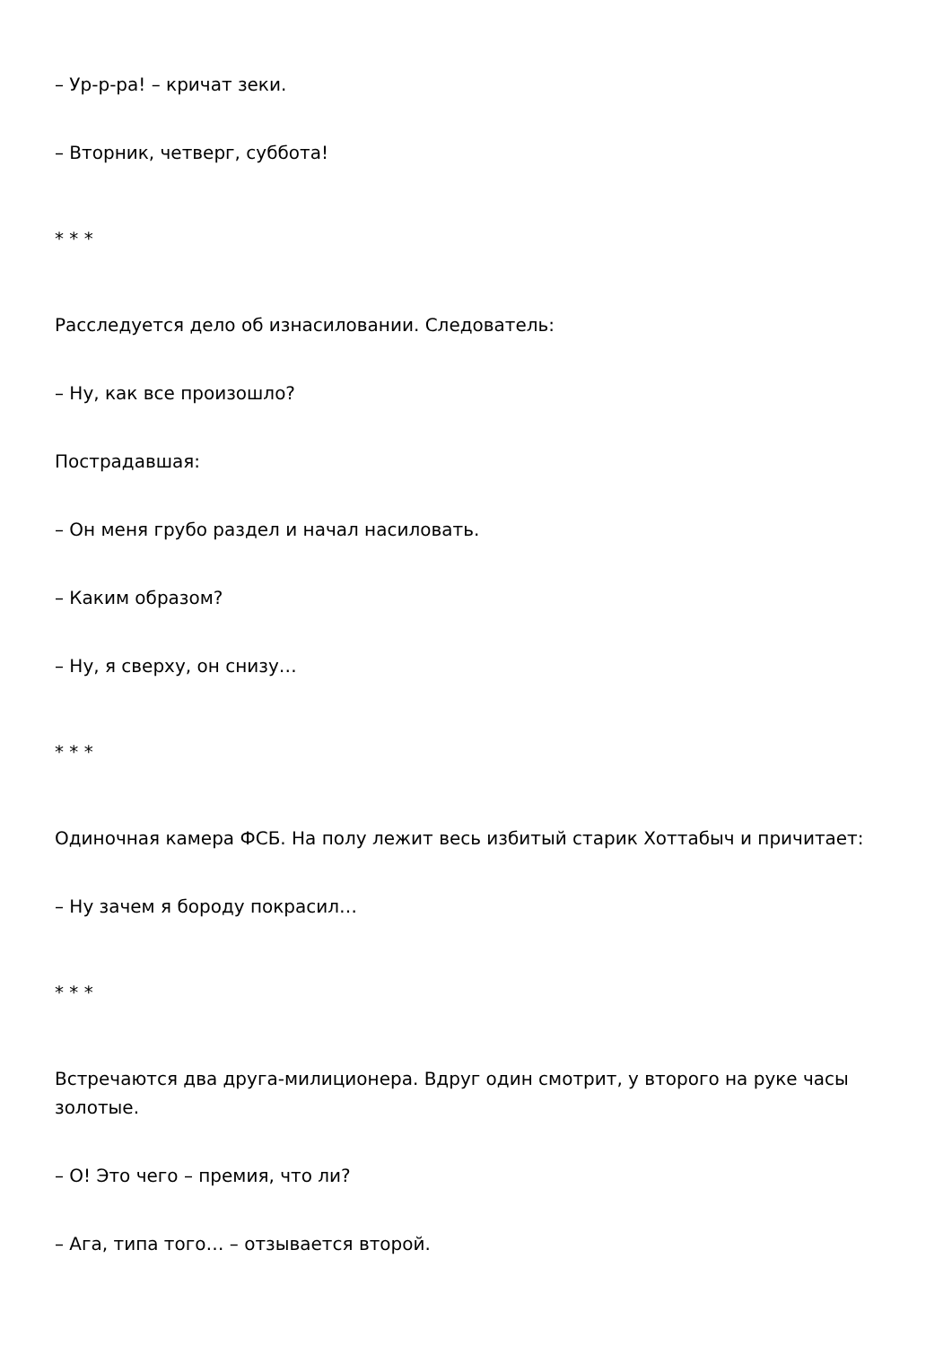– Ур-р-ра! – кричат зеки.
– Вторник, четверг, суббота!
* * *
Расследуется дело об изнасиловании. Следователь:
– Ну, как все произошло?
Пострадавшая:
– Он меня грубо раздел и начал насиловать.
– Каким образом?
– Ну, я сверху, он снизу…
* * *
Одиночная камера ФСБ. На полу лежит весь избитый старик Хоттабыч и причитает:
– Ну зачем я бороду покрасил…
* * *
Встречаются два друга-милиционера. Вдруг один смотрит, у второго на руке часы золотые.
– О! Это чего – премия, что ли?
– Ага, типа того… – отзывается второй.